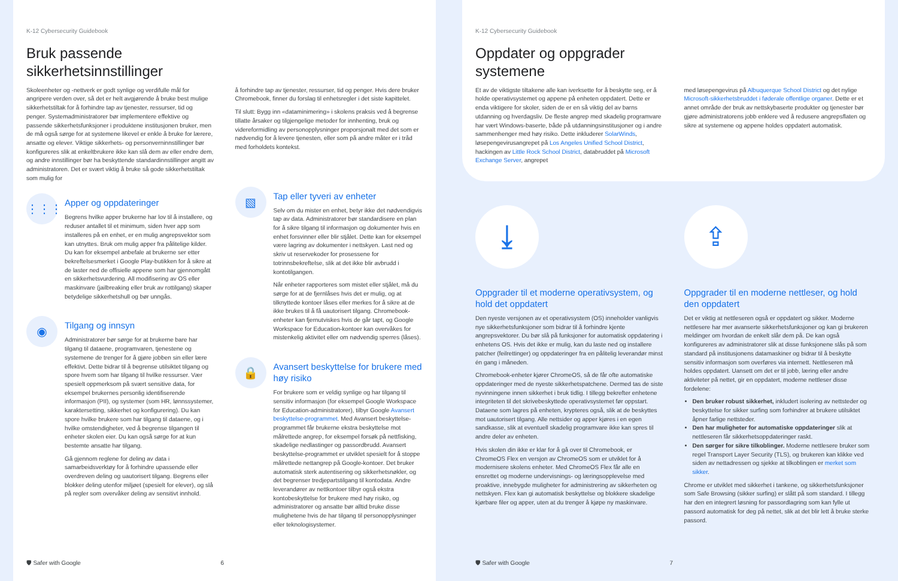K-12 Cybersecurity Guidebook
Bruk passende
sikkerhetsinnstillinger
Skoleenheter og -nettverk er godt synlige og verdifulle mål for angripere verden over, så det er helt avgjørende å bruke best mulige sikkerhetstiltak for å forhindre tap av tjenester, ressurser, tid og penger. Systemadministratorer bør implementere effektive og passende sikkerhetsfunksjoner i produktene institusjonen bruker, men de må også sørge for at systemene likevel er enkle å bruke for lærere, ansatte og elever. Viktige sikkerhets- og personverninnstillinger bør konfigureres slik at enkeltbrukere ikke kan slå dem av eller endre dem, og andre innstillinger bør ha beskyttende standardinnstillinger angitt av administratoren. Det er svært viktig å bruke så gode sikkerhetstiltak som mulig for
⋮⋮⋮
Apper og oppdateringer
Begrens hvilke apper brukerne har lov til å installere, og reduser antallet til et minimum, siden hver app som installeres på en enhet, er en mulig angrepsvektor som kan utnyttes. Bruk om mulig apper fra pålitelige kilder. Du kan for eksempel anbefale at brukerne ser etter bekreftelsesmerket i Google Play-butikken for å sikre at de laster ned de offisielle appene som har gjennomgått en sikkerhetsvurdering. All modifisering av OS eller maskinvare (jailbreaking eller bruk av rottilgang) skaper betydelige sikkerhetshull og bør unngås.
◉
Tilgang og innsyn
Administratorer bør sørge for at brukerne bare har tilgang til dataene, programvaren, tjenestene og systemene de trenger for å gjøre jobben sin eller lære effektivt. Dette bidrar til å begrense utilsiktet tilgang og spore hvem som har tilgang til hvilke ressurser. Vær spesielt oppmerksom på svært sensitive data, for eksempel brukernes personlig identifiserende informasjon (PII), og systemer (som HR, lønnssystemer, karaktersetting, sikkerhet og konfigurering). Du kan spore hvilke brukere som har tilgang til dataene, og i hvilke omstendigheter, ved å begrense tilgangen til enheter skolen eier. Du kan også sørge for at kun bestemte ansatte har tilgang.
Gå gjennom reglene for deling av data i samarbeidsverktøy for å forhindre upassende eller overdreven deling og uautorisert tilgang. Begrens eller blokker deling utenfor miljøet (spesielt for elever), og slå på regler som overvåker deling av sensitivt innhold.
å forhindre tap av tjenester, ressurser, tid og penger. Hvis dere bruker Chromebook, finner du forslag til enhetsregler i det siste kapittelet.
Til slutt: Bygg inn «dataminimering» i skolens praksis ved å begrense tillatte årsaker og tilgjengelige metoder for innhenting, bruk og videreformidling av personopplysninger proporsjonalt med det som er nødvendig for å levere tjenesten, eller som på andre måter er i tråd med forholdets kontekst.
▧
Tap eller tyveri av enheter
Selv om du mister en enhet, betyr ikke det nødvendigvis tap av data. Administratorer bør standardisere en plan for å sikre tilgang til informasjon og dokumenter hvis en enhet forsvinner eller blir stjålet. Dette kan for eksempel være lagring av dokumenter i nettskyen. Last ned og skriv ut reservekoder for prosessene for totrinnsbekreftelse, slik at det ikke blir avbrudd i kontotilgangen.
Når enheter rapporteres som mistet eller stjålet, må du sørge for at de fjernlåses hvis det er mulig, og at tilknyttede kontoer låses eller merkes for å sikre at de ikke brukes til å få uautorisert tilgang. Chromebook-enheter kan fjernutviskes hvis de går tapt, og Google Workspace for Education-kontoer kan overvåkes for mistenkelig aktivitet eller om nødvendig sperres (låses).
🔒
Avansert beskyttelse for brukere med høy risiko
For brukere som er veldig synlige og har tilgang til sensitiv informasjon (for eksempel Google Workspace for Education-administratorer), tilbyr Google Avansert beskyttelse-programmet. Med Avansert beskyttelse-programmet får brukerne ekstra beskyttelse mot målrettede angrep, for eksempel forsøk på nettfisking, skadelige nedlastinger og passordbrudd. Avansert beskyttelse-programmet er utviklet spesielt for å stoppe målrettede nettangrep på Google-kontoer. Det bruker automatisk sterk autentisering og sikkerhetsnøkler, og det begrenser tredjepartstilgang til kontodata. Andre leverandører av nettkontoer tilbyr også ekstra kontobeskyttelse for brukere med høy risiko, og administratorer og ansatte bør alltid bruke disse mulighetene hvis de har tilgang til personopplysninger eller teknologisystemer.
🛡 Safer with Google 6
K-12 Cybersecurity Guidebook
Oppdater og oppgrader
systemene
Et av de viktigste tiltakene alle kan iverksette for å beskytte seg, er å holde operativsystemet og appene på enheten oppdatert. Dette er enda viktigere for skoler, siden de er en så viktig del av barns utdanning og hverdagsliv. De fleste angrep med skadelig programvare har vært Windows-baserte, både på utdanningsinstitusjoner og i andre sammenhenger med høy risiko. Dette inkluderer SolarWinds, løsepengevirusangrepet på Los Angeles Unified School District, hackingen av Little Rock School District, databruddet på Microsoft Exchange Server, angrepet
med løsepengevirus på Albuquerque School District og det nylige Microsoft-sikkerhetsbruddet i føderale offentlige organer. Dette er et annet område der bruk av nettskybaserte produkter og tjenester bør gjøre administratorens jobb enklere ved å redusere angrepsflaten og sikre at systemene og appene holdes oppdatert automatisk.
⤓
Oppgrader til et moderne operativsystem, og hold det oppdatert
Den nyeste versjonen av et operativsystem (OS) inneholder vanligvis nye sikkerhetsfunksjoner som bidrar til å forhindre kjente angrepsvektorer. Du bør slå på funksjoner for automatisk oppdatering i enhetens OS. Hvis det ikke er mulig, kan du laste ned og installere patcher (feilrettinger) og oppdateringer fra en pålitelig leverandør minst én gang i måneden.
Chromebook-enheter kjører ChromeOS, så de får ofte automatiske oppdateringer med de nyeste sikkerhetspatchene. Dermed tas de siste nyvinningene innen sikkerhet i bruk tidlig. I tillegg bekrefter enhetene integriteten til det skrivebeskyttede operativsystemet før oppstart. Dataene som lagres på enheten, krypteres også, slik at de beskyttes mot uautorisert tilgang. Alle nettsider og apper kjøres i en egen sandkasse, slik at eventuell skadelig programvare ikke kan spres til andre deler av enheten.
Hvis skolen din ikke er klar for å gå over til Chromebook, er ChromeOS Flex en versjon av ChromeOS som er utviklet for å modernisere skolens enheter. Med ChromeOS Flex får alle en ensrettet og moderne undervisnings- og læringsopplevelse med proaktive, innebygde muligheter for administrering av sikkerheten og nettskyen. Flex kan gi automatisk beskyttelse og blokkere skadelige kjørbare filer og apper, uten at du trenger å kjøpe ny maskinvare.
⇪
Oppgrader til en moderne nettleser, og hold den oppdatert
Det er viktig at nettleseren også er oppdatert og sikker. Moderne nettlesere har mer avanserte sikkerhetsfunksjoner og kan gi brukeren meldinger om hvordan de enkelt slår dem på. De kan også konfigureres av administratorer slik at disse funksjonene slås på som standard på institusjonens datamaskiner og bidrar til å beskytte sensitiv informasjon som overføres via internett. Nettleseren må holdes oppdatert. Uansett om det er til jobb, læring eller andre aktiviteter på nettet, gir en oppdatert, moderne nettleser disse fordelene:
Den bruker robust sikkerhet, inkludert isolering av nettsteder og beskyttelse for sikker surfing som forhindrer at brukere utilsiktet åpner farlige nettsteder.
Den har muligheter for automatiske oppdateringer slik at nettleseren får sikkerhetsoppdateringer raskt.
Den sørger for sikre tilkoblinger. Moderne nettlesere bruker som regel Transport Layer Security (TLS), og brukeren kan klikke ved siden av nettadressen og sjekke at tilkoblingen er merket som sikker.
Chrome er utviklet med sikkerhet i tankene, og sikkerhetsfunksjoner som Safe Browsing (sikker surfing) er slått på som standard. I tillegg har den en integrert løsning for passordlagring som kan fylle ut passord automatisk for deg på nettet, slik at det blir lett å bruke sterke passord.
🛡 Safer with Google 7